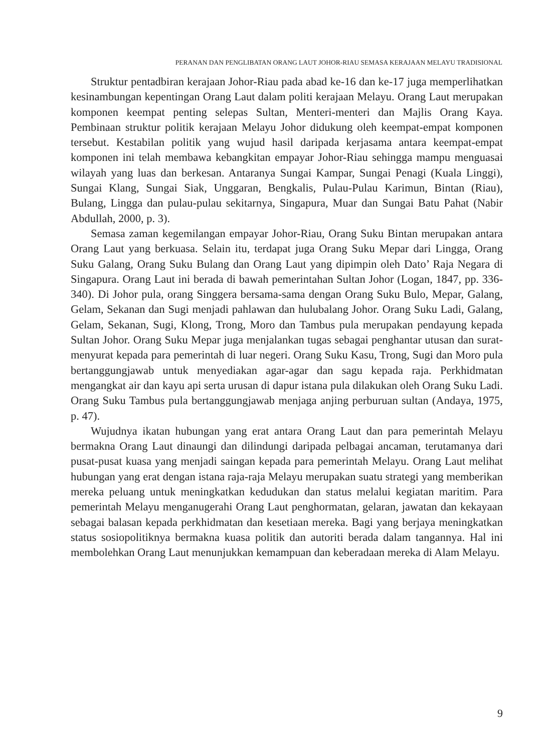PERANAN DAN PENGLIBATAN ORANG LAUT JOHOR-RIAU SEMASA KERAJAAN MELAYU TRADISIONAL
Struktur pentadbiran kerajaan Johor-Riau pada abad ke-16 dan ke-17 juga memperlihatkan kesinambungan kepentingan Orang Laut dalam politi kerajaan Melayu. Orang Laut merupakan komponen keempat penting selepas Sultan, Menteri-menteri dan Majlis Orang Kaya. Pembinaan struktur politik kerajaan Melayu Johor didukung oleh keempat-empat komponen tersebut. Kestabilan politik yang wujud hasil daripada kerjasama antara keempat-empat komponen ini telah membawa kebangkitan empayar Johor-Riau sehingga mampu menguasai wilayah yang luas dan berkesan. Antaranya Sungai Kampar, Sungai Penagi (Kuala Linggi), Sungai Klang, Sungai Siak, Unggaran, Bengkalis, Pulau-Pulau Karimun, Bintan (Riau), Bulang, Lingga dan pulau-pulau sekitarnya, Singapura, Muar dan Sungai Batu Pahat (Nabir Abdullah, 2000, p. 3).
Semasa zaman kegemilangan empayar Johor-Riau, Orang Suku Bintan merupakan antara Orang Laut yang berkuasa. Selain itu, terdapat juga Orang Suku Mepar dari Lingga, Orang Suku Galang, Orang Suku Bulang dan Orang Laut yang dipimpin oleh Dato’ Raja Negara di Singapura. Orang Laut ini berada di bawah pemerintahan Sultan Johor (Logan, 1847, pp. 336-340). Di Johor pula, orang Singgera bersama-sama dengan Orang Suku Bulo, Mepar, Galang, Gelam, Sekanan dan Sugi menjadi pahlawan dan hulubalang Johor. Orang Suku Ladi, Galang, Gelam, Sekanan, Sugi, Klong, Trong, Moro dan Tambus pula merupakan pendayung kepada Sultan Johor. Orang Suku Mepar juga menjalankan tugas sebagai penghantar utusan dan surat-menyurat kepada para pemerintah di luar negeri. Orang Suku Kasu, Trong, Sugi dan Moro pula bertanggungjawab untuk menyediakan agar-agar dan sagu kepada raja. Perkhidmatan mengangkat air dan kayu api serta urusan di dapur istana pula dilakukan oleh Orang Suku Ladi. Orang Suku Tambus pula bertanggungjawab menjaga anjing perburuan sultan (Andaya, 1975, p. 47).
Wujudnya ikatan hubungan yang erat antara Orang Laut dan para pemerintah Melayu bermakna Orang Laut dinaungi dan dilindungi daripada pelbagai ancaman, terutamanya dari pusat-pusat kuasa yang menjadi saingan kepada para pemerintah Melayu. Orang Laut melihat hubungan yang erat dengan istana raja-raja Melayu merupakan suatu strategi yang memberikan mereka peluang untuk meningkatkan kedudukan dan status melalui kegiatan maritim. Para pemerintah Melayu menganugerahi Orang Laut penghormatan, gelaran, jawatan dan kekayaan sebagai balasan kepada perkhidmatan dan kesetiaan mereka. Bagi yang berjaya meningkatkan status sosiopolitiknya bermakna kuasa politik dan autoriti berada dalam tangannya. Hal ini membolehkan Orang Laut menunjukkan kemampuan dan keberadaan mereka di Alam Melayu.
9